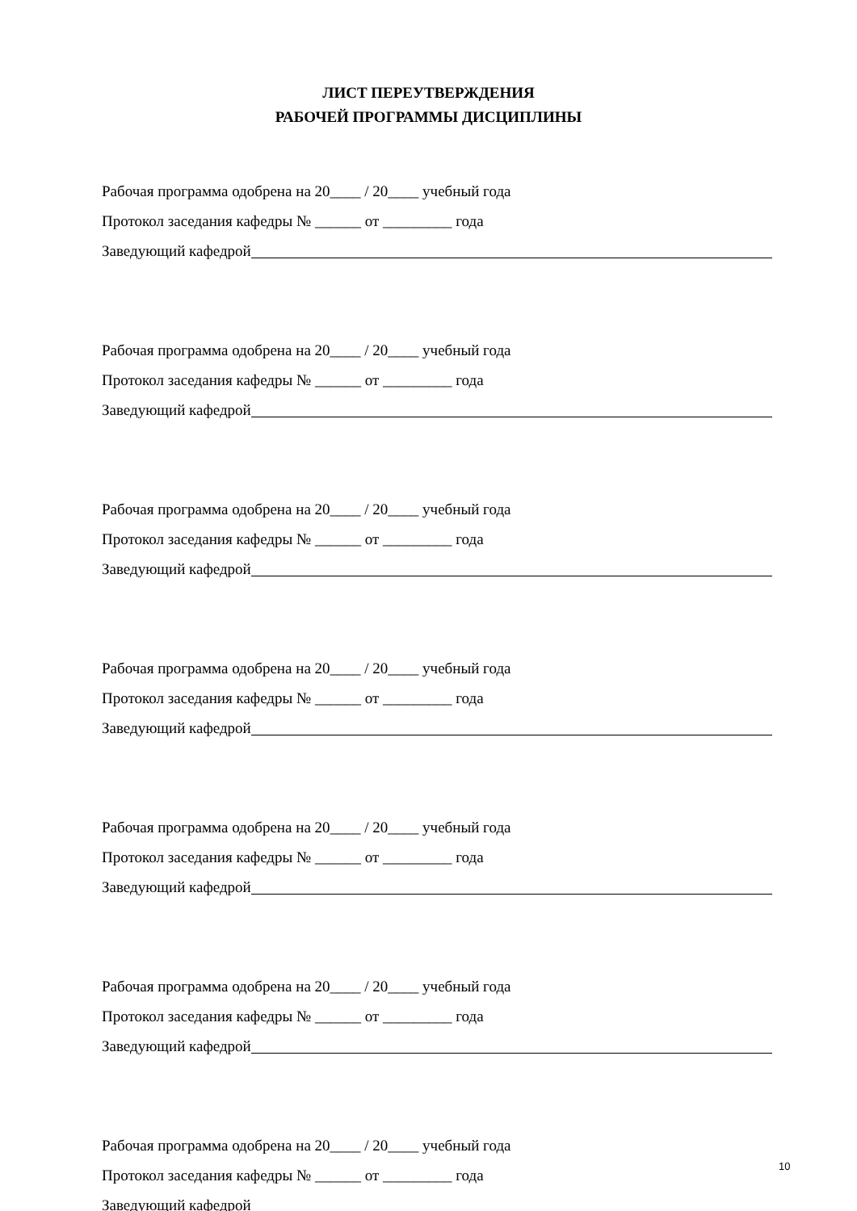ЛИСТ ПЕРЕУТВЕРЖДЕНИЯ
РАБОЧЕЙ ПРОГРАММЫ ДИСЦИПЛИНЫ
Рабочая программа одобрена на 20____ / 20____ учебный года
Протокол заседания кафедры № ______ от _________ года
Заведующий кафедрой
Рабочая программа одобрена на 20____ / 20____ учебный года
Протокол заседания кафедры № ______ от _________ года
Заведующий кафедрой
Рабочая программа одобрена на 20____ / 20____ учебный года
Протокол заседания кафедры № ______ от _________ года
Заведующий кафедрой
Рабочая программа одобрена на 20____ / 20____ учебный года
Протокол заседания кафедры № ______ от _________ года
Заведующий кафедрой
Рабочая программа одобрена на 20____ / 20____ учебный года
Протокол заседания кафедры № ______ от _________ года
Заведующий кафедрой
Рабочая программа одобрена на 20____ / 20____ учебный года
Протокол заседания кафедры № ______ от _________ года
Заведующий кафедрой
Рабочая программа одобрена на 20____ / 20____ учебный года
Протокол заседания кафедры № ______ от _________ года
Заведующий кафедрой
10